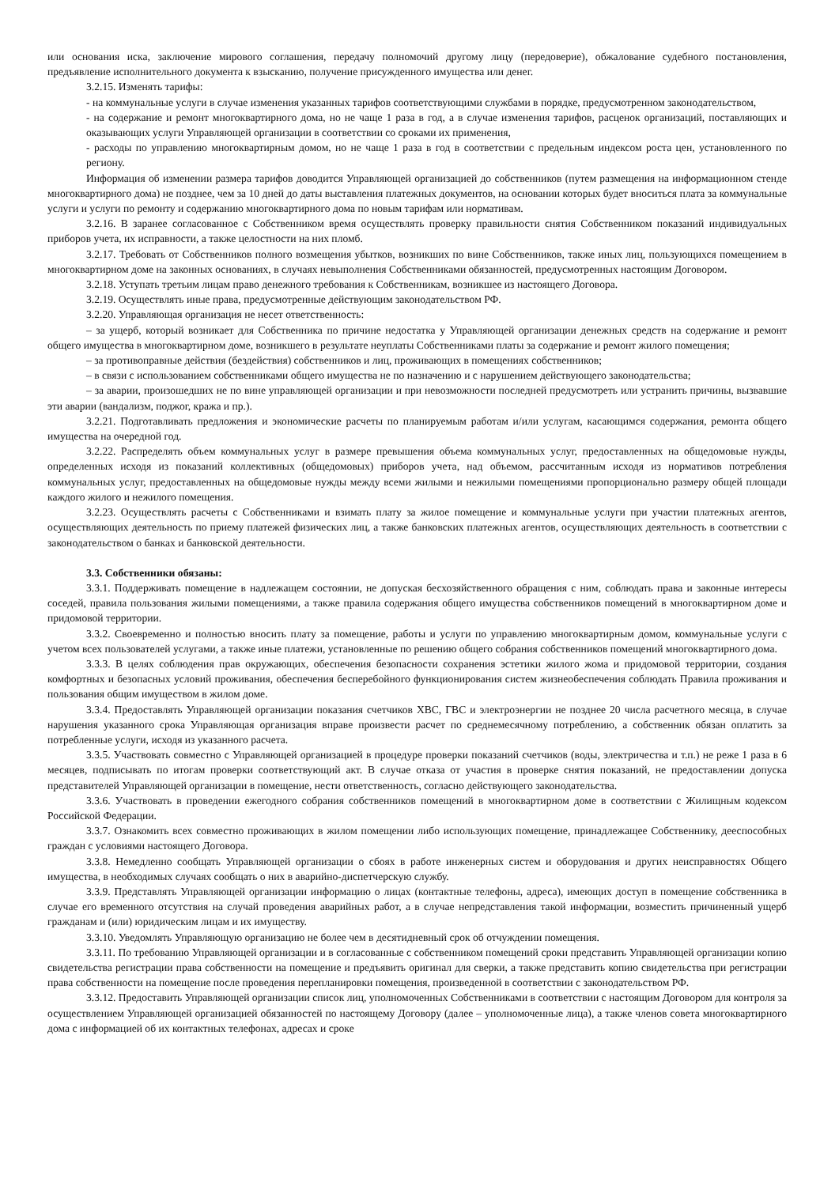или основания иска, заключение мирового соглашения, передачу полномочий другому лицу (передоверие), обжалование судебного постановления, предъявление исполнительного документа к взысканию, получение присужденного имущества или денег.
3.2.15. Изменять тарифы:
- на коммунальные услуги в случае изменения указанных тарифов соответствующими службами в порядке, предусмотренном законодательством,
- на содержание и ремонт многоквартирного дома, но не чаще 1 раза в год, а в случае изменения тарифов, расценок организаций, поставляющих и оказывающих услуги Управляющей организации в соответствии со сроками их применения,
- расходы по управлению многоквартирным домом, но не чаще 1 раза в год в соответствии с предельным индексом роста цен, установленного по региону.
Информация об изменении размера тарифов доводится Управляющей организацией до собственников (путем размещения на информационном стенде многоквартирного дома) не позднее, чем за 10 дней до даты выставления платежных документов, на основании которых будет вноситься плата за коммунальные услуги и услуги по ремонту и содержанию многоквартирного дома по новым тарифам или нормативам.
3.2.16. В заранее согласованное с Собственником время осуществлять проверку правильности снятия Собственником показаний индивидуальных приборов учета, их исправности, а также целостности на них пломб.
3.2.17. Требовать от Собственников полного возмещения убытков, возникших по вине Собственников, также иных лиц, пользующихся помещением в многоквартирном доме на законных основаниях, в случаях невыполнения Собственниками обязанностей, предусмотренных настоящим Договором.
3.2.18. Уступать третьим лицам право денежного требования к Собственникам, возникшее из настоящего Договора.
3.2.19. Осуществлять иные права, предусмотренные действующим законодательством РФ.
3.2.20. Управляющая организация не несет ответственность:
– за ущерб, который возникает для Собственника по причине недостатка у Управляющей организации денежных средств на содержание и ремонт общего имущества в многоквартирном доме, возникшего в результате неуплаты Собственниками платы за содержание и ремонт жилого помещения;
– за противоправные действия (бездействия) собственников и лиц, проживающих в помещениях собственников;
– в связи с использованием собственниками общего имущества не по назначению и с нарушением действующего законодательства;
– за аварии, произошедших не по вине управляющей организации и при невозможности последней предусмотреть или устранить причины, вызвавшие эти аварии (вандализм, поджог, кража и пр.).
3.2.21. Подготавливать предложения и экономические расчеты по планируемым работам и/или услугам, касающимся содержания, ремонта общего имущества на очередной год.
3.2.22. Распределять объем коммунальных услуг в размере превышения объема коммунальных услуг, предоставленных на общедомовые нужды, определенных исходя из показаний коллективных (общедомовых) приборов учета, над объемом, рассчитанным исходя из нормативов потребления коммунальных услуг, предоставленных на общедомовые нужды между всеми жилыми и нежилыми помещениями пропорционально размеру общей площади каждого жилого и нежилого помещения.
3.2.23. Осуществлять расчеты с Собственниками и взимать плату за жилое помещение и коммунальные услуги при участии платежных агентов, осуществляющих деятельность по приему платежей физических лиц, а также банковских платежных агентов, осуществляющих деятельность в соответствии с законодательством о банках и банковской деятельности.
3.3. Собственники обязаны:
3.3.1. Поддерживать помещение в надлежащем состоянии, не допуская бесхозяйственного обращения с ним, соблюдать права и законные интересы соседей, правила пользования жилыми помещениями, а также правила содержания общего имущества собственников помещений в многоквартирном доме и придомовой территории.
3.3.2. Своевременно и полностью вносить плату за помещение, работы и услуги по управлению многоквартирным домом, коммунальные услуги с учетом всех пользователей услугами, а также иные платежи, установленные по решению общего собрания собственников помещений многоквартирного дома.
3.3.3. В целях соблюдения прав окружающих, обеспечения безопасности сохранения эстетики жилого жома и придомовой территории, создания комфортных и безопасных условий проживания, обеспечения бесперебойного функционирования систем жизнеобеспечения соблюдать Правила проживания и пользования общим имуществом в жилом доме.
3.3.4. Предоставлять Управляющей организации показания счетчиков ХВС, ГВС и электроэнергии не позднее 20 числа расчетного месяца, в случае нарушения указанного срока Управляющая организация вправе произвести расчет по среднемесячному потреблению, а собственник обязан оплатить за потребленные услуги, исходя из указанного расчета.
3.3.5. Участвовать совместно с Управляющей организацией в процедуре проверки показаний счетчиков (воды, электричества и т.п.) не реже 1 раза в 6 месяцев, подписывать по итогам проверки соответствующий акт. В случае отказа от участия в проверке снятия показаний, не предоставлении допуска представителей Управляющей организации в помещение, нести ответственность, согласно действующего законодательства.
3.3.6. Участвовать в проведении ежегодного собрания собственников помещений в многоквартирном доме в соответствии с Жилищным кодексом Российской Федерации.
3.3.7. Ознакомить всех совместно проживающих в жилом помещении либо использующих помещение, принадлежащее Собственнику, дееспособных граждан с условиями настоящего Договора.
3.3.8. Немедленно сообщать Управляющей организации о сбоях в работе инженерных систем и оборудования и других неисправностях Общего имущества, в необходимых случаях сообщать о них в аварийно-диспетчерскую службу.
3.3.9. Представлять Управляющей организации информацию о лицах (контактные телефоны, адреса), имеющих доступ в помещение собственника в случае его временного отсутствия на случай проведения аварийных работ, а в случае непредставления такой информации, возместить причиненный ущерб гражданам и (или) юридическим лицам и их имуществу.
3.3.10. Уведомлять Управляющую организацию не более чем в десятидневный срок об отчуждении помещения.
3.3.11. По требованию Управляющей организации и в согласованные с собственником помещений сроки представить Управляющей организации копию свидетельства регистрации права собственности на помещение и предъявить оригинал для сверки, а также представить копию свидетельства при регистрации права собственности на помещение после проведения перепланировки помещения, произведенной в соответствии с законодательством РФ.
3.3.12. Предоставить Управляющей организации список лиц, уполномоченных Собственниками в соответствии с настоящим Договором для контроля за осуществлением Управляющей организацией обязанностей по настоящему Договору (далее – уполномоченные лица), а также членов совета многоквартирного дома с информацией об их контактных телефонах, адресах и сроке